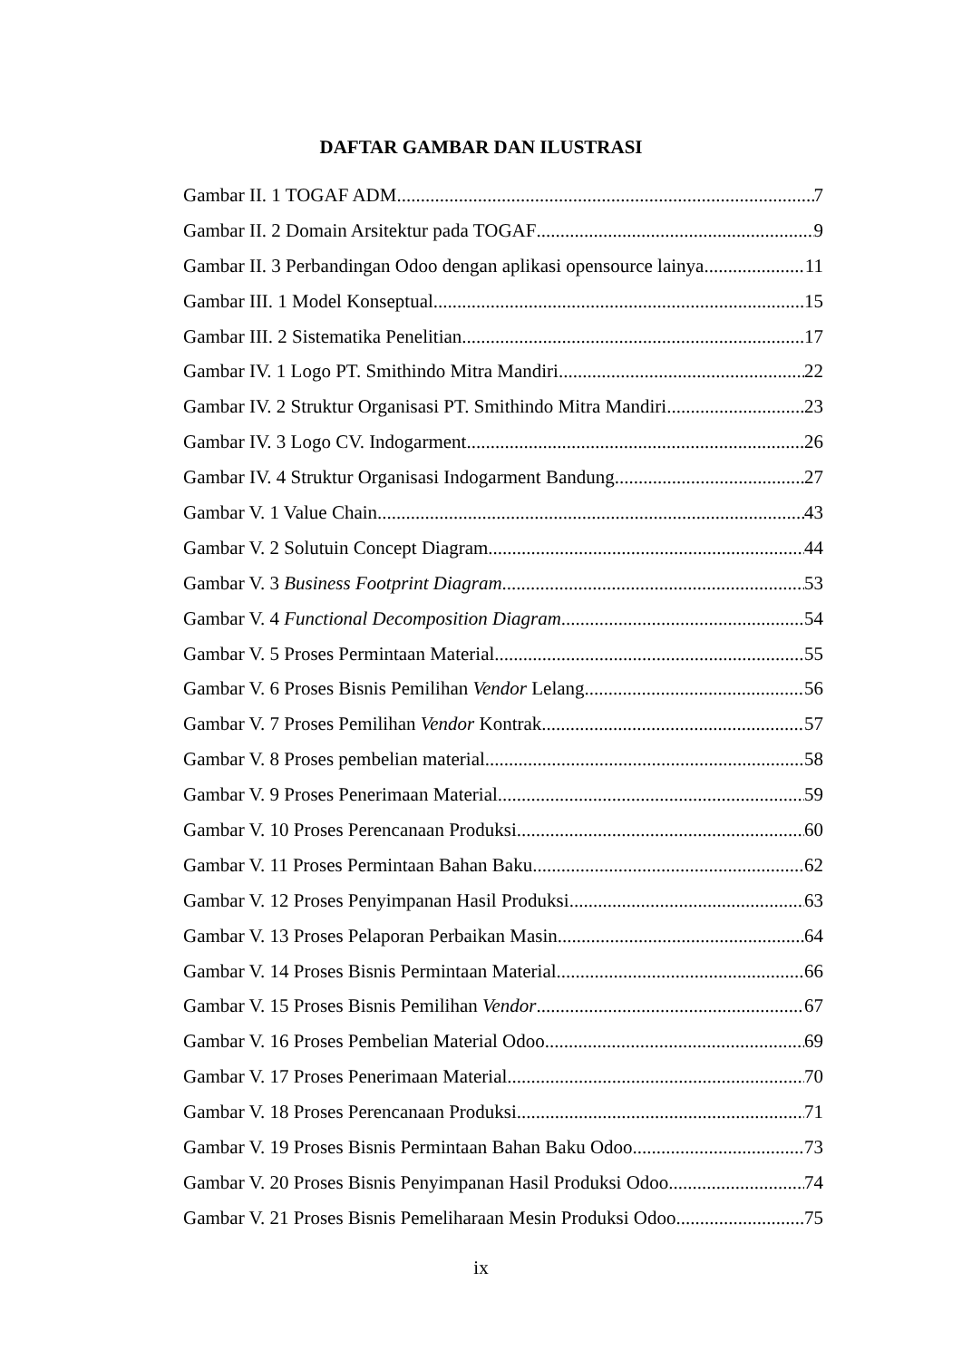DAFTAR GAMBAR DAN ILUSTRASI
Gambar II. 1 TOGAF ADM 7
Gambar II. 2 Domain Arsitektur pada TOGAF 9
Gambar II. 3 Perbandingan Odoo dengan aplikasi opensource lainya 11
Gambar III. 1 Model Konseptual 15
Gambar III. 2 Sistematika Penelitian 17
Gambar IV. 1 Logo PT. Smithindo Mitra Mandiri 22
Gambar IV. 2 Struktur Organisasi PT. Smithindo Mitra Mandiri 23
Gambar IV. 3 Logo CV. Indogarment 26
Gambar IV. 4 Struktur Organisasi Indogarment Bandung 27
Gambar V. 1 Value Chain 43
Gambar V. 2 Solutuin Concept Diagram 44
Gambar V. 3 Business Footprint Diagram 53
Gambar V. 4 Functional Decomposition Diagram 54
Gambar V. 5 Proses Permintaan Material 55
Gambar V. 6 Proses Bisnis Pemilihan Vendor Lelang 56
Gambar V. 7 Proses Pemilihan Vendor Kontrak 57
Gambar V. 8 Proses pembelian material 58
Gambar V. 9 Proses Penerimaan Material 59
Gambar V. 10 Proses Perencanaan Produksi 60
Gambar V. 11 Proses Permintaan Bahan Baku 62
Gambar V. 12 Proses Penyimpanan Hasil Produksi 63
Gambar V. 13 Proses Pelaporan Perbaikan Masin 64
Gambar V. 14 Proses Bisnis Permintaan Material 66
Gambar V. 15 Proses Bisnis Pemilihan Vendor 67
Gambar V. 16 Proses Pembelian Material Odoo 69
Gambar V. 17 Proses Penerimaan Material 70
Gambar V. 18 Proses Perencanaan Produksi 71
Gambar V. 19 Proses Bisnis Permintaan Bahan Baku Odoo 73
Gambar V. 20 Proses Bisnis Penyimpanan Hasil Produksi Odoo 74
Gambar V. 21 Proses Bisnis Pemeliharaan Mesin Produksi Odoo 75
ix